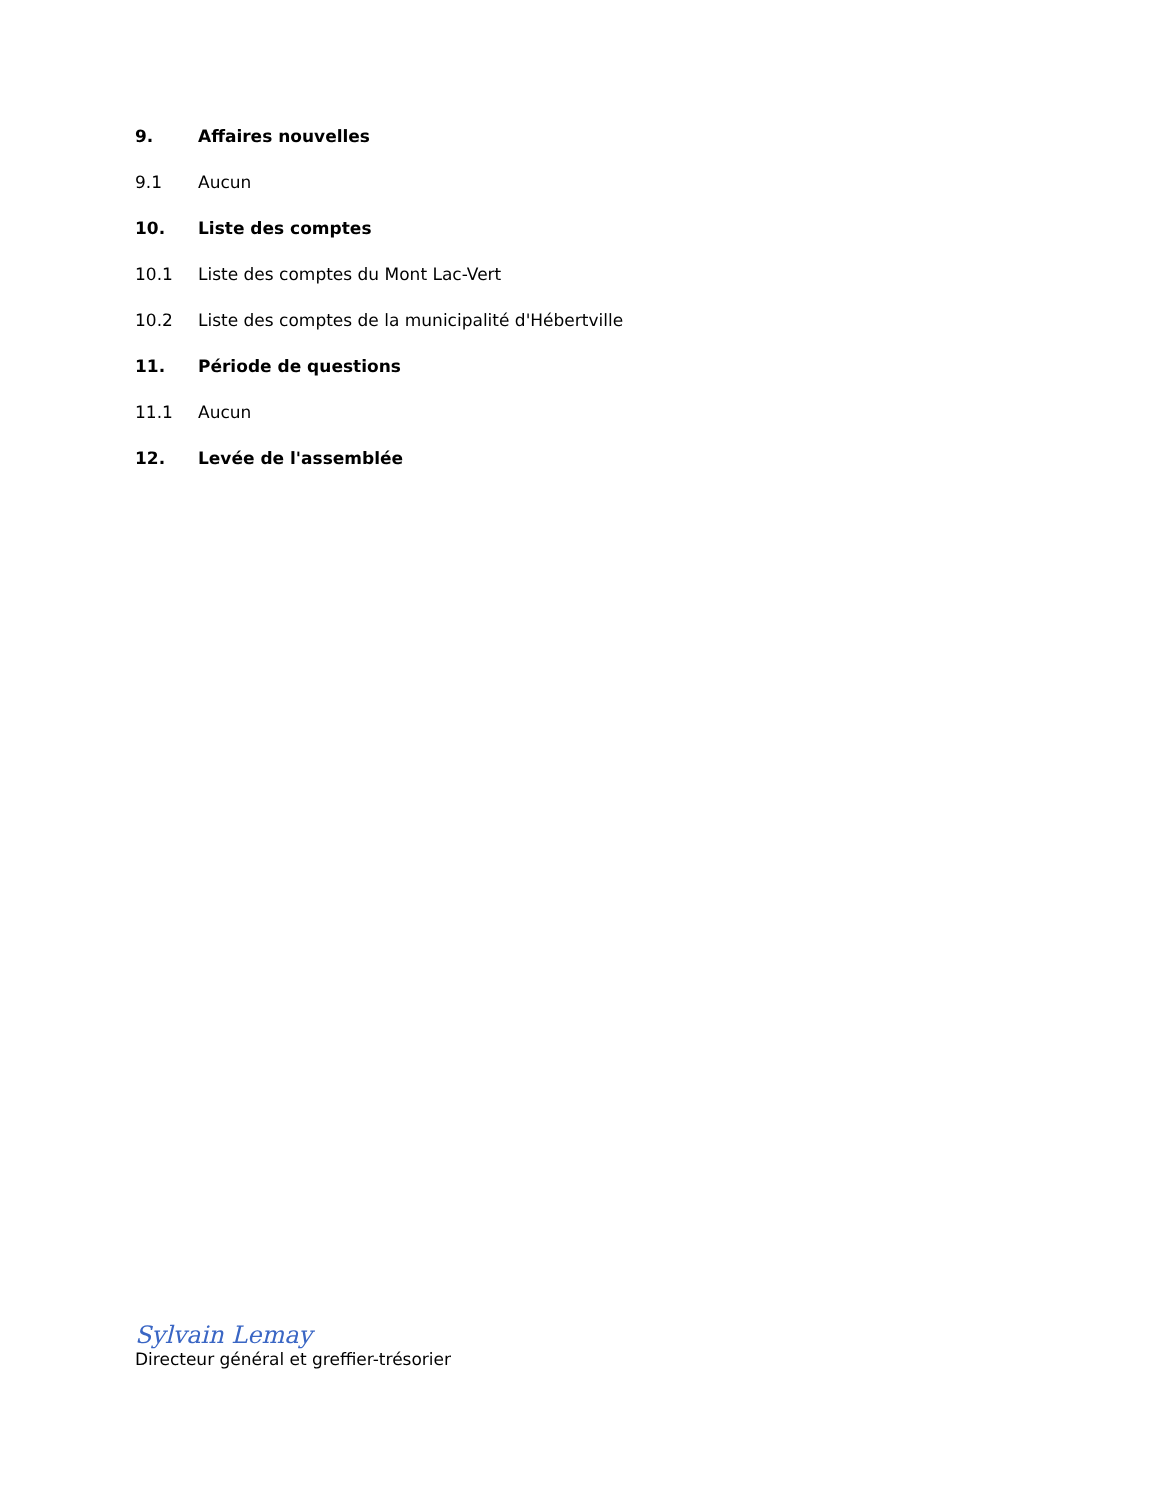9. Affaires nouvelles
9.1 Aucun
10. Liste des comptes
10.1 Liste des comptes du Mont Lac-Vert
10.2 Liste des comptes de la municipalité d'Hébertville
11. Période de questions
11.1 Aucun
12. Levée de l'assemblée
Sylvain Lemay
Directeur général et greffier-trésorier